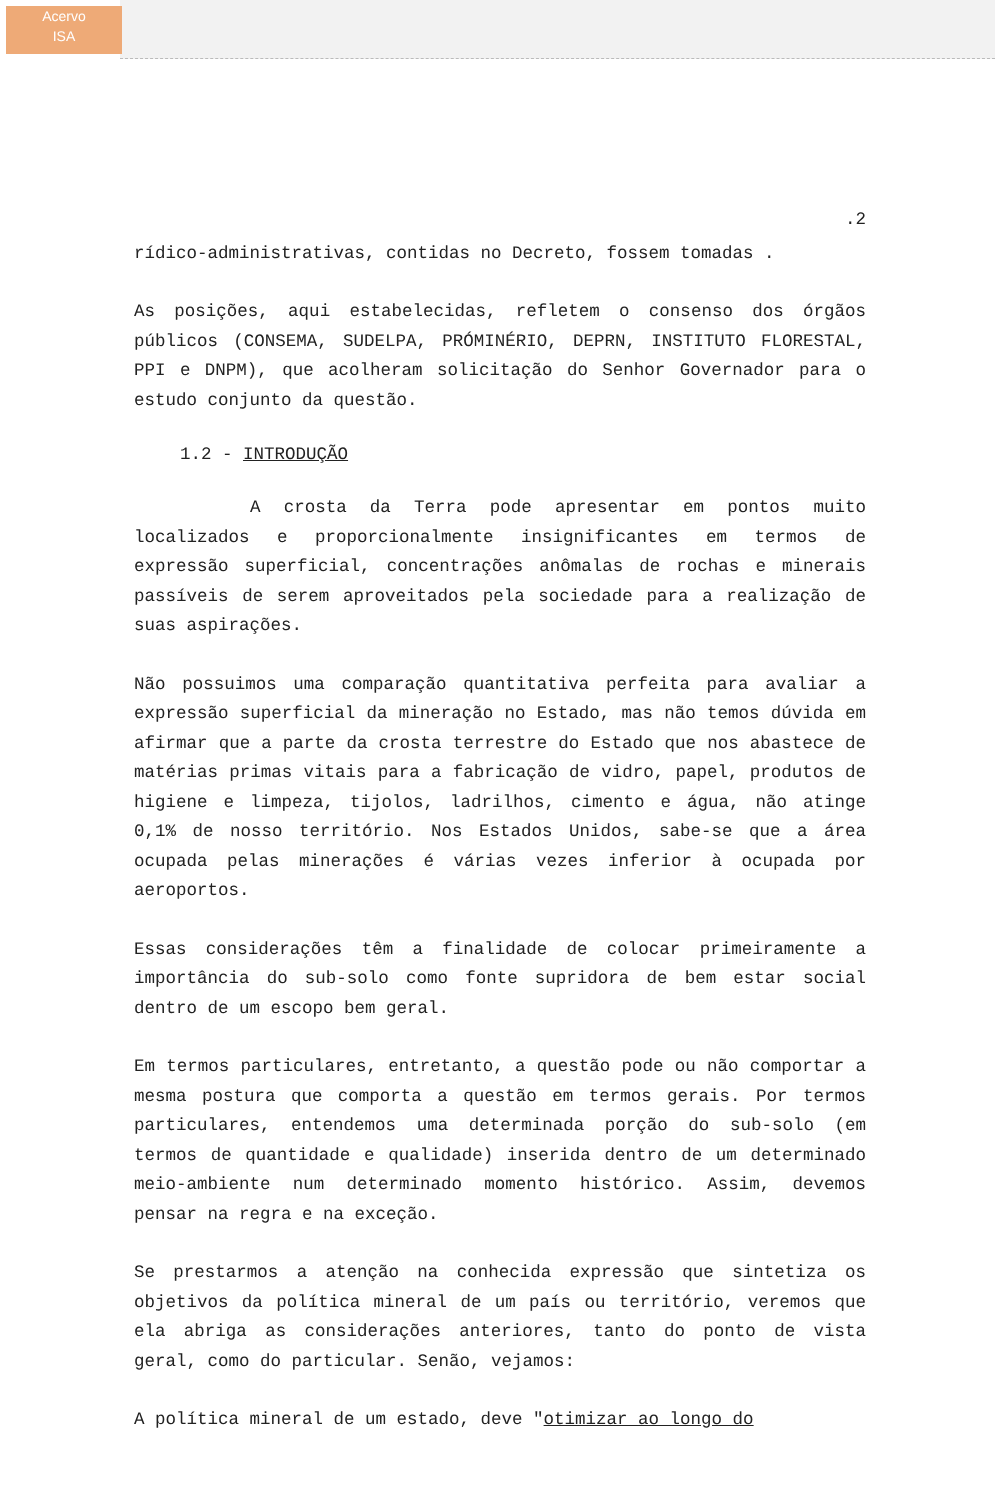Acervo
ISA
.2
rídico-administrativas, contidas no Decreto, fossem tomadas .
As posições, aqui estabelecidas, refletem o consenso dos órgãos públicos (CONSEMA, SUDELPA, PRÓMINÉRIO, DEPRN, INSTITUTO FLORESTAL, PPI e DNPM), que acolheram solicitação do Senhor Governador para o estudo conjunto da questão.
1.2 - INTRODUÇÃO
A crosta da Terra pode apresentar em pontos muito localizados e proporcionalmente insignificantes em termos de expressão superficial, concentrações anômalas de rochas e minerais passíveis de serem aproveitados pela sociedade para a realização de suas aspirações.
Não possuimos uma comparação quantitativa perfeita para avaliar a expressão superficial da mineração no Estado, mas não temos dúvida em afirmar que a parte da crosta terrestre do Estado que nos abastece de matérias primas vitais para a fabricação de vidro, papel, produtos de higiene e limpeza, tijolos, ladrilhos, cimento e água, não atinge 0,1% de nosso território. Nos Estados Unidos, sabe-se que a área ocupada pelas minerações é várias vezes inferior à ocupada por aeroportos.
Essas considerações têm a finalidade de colocar primeiramente a importância do sub-solo como fonte supridora de bem estar social dentro de um escopo bem geral.
Em termos particulares, entretanto, a questão pode ou não comportar a mesma postura que comporta a questão em termos gerais. Por termos particulares, entendemos uma determinada porção do sub-solo (em termos de quantidade e qualidade) inserida dentro de um determinado meio-ambiente num determinado momento histórico. Assim, devemos pensar na regra e na exceção.
Se prestarmos a atenção na conhecida expressão que sintetiza os objetivos da política mineral de um país ou território, veremos que ela abriga as considerações anteriores, tanto do ponto de vista geral, como do particular. Senão, vejamos:
A política mineral de um estado, deve "otimizar ao longo do